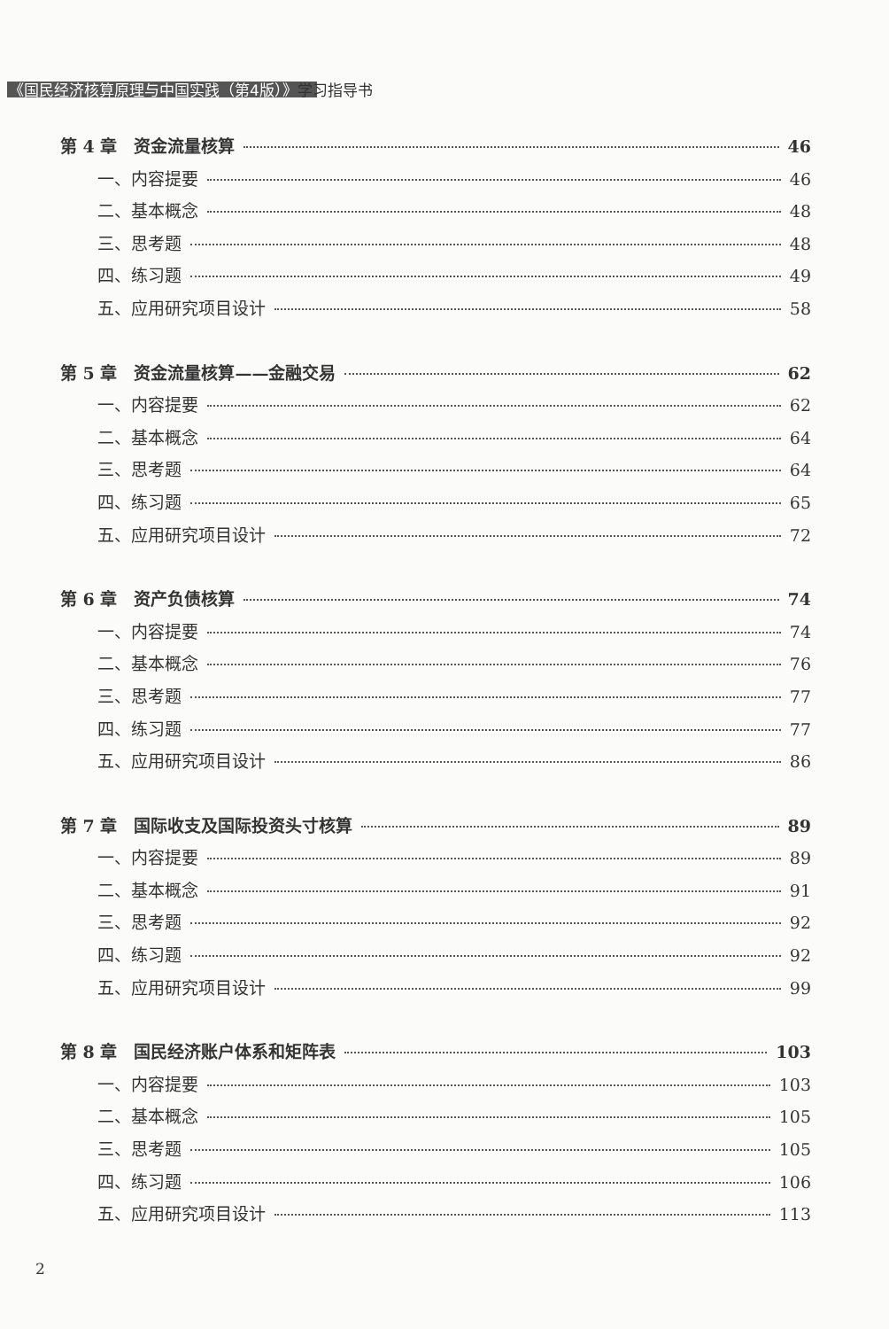《国民经济核算原理与中国实践（第4版）》学习指导书
第 4 章　资金流量核算 46
一、内容提要 46
二、基本概念 48
三、思考题 48
四、练习题 49
五、应用研究项目设计 58
第 5 章　资金流量核算——金融交易 62
一、内容提要 62
二、基本概念 64
三、思考题 64
四、练习题 65
五、应用研究项目设计 72
第 6 章　资产负债核算 74
一、内容提要 74
二、基本概念 76
三、思考题 77
四、练习题 77
五、应用研究项目设计 86
第 7 章　国际收支及国际投资头寸核算 89
一、内容提要 89
二、基本概念 91
三、思考题 92
四、练习题 92
五、应用研究项目设计 99
第 8 章　国民经济账户体系和矩阵表 103
一、内容提要 103
二、基本概念 105
三、思考题 105
四、练习题 106
五、应用研究项目设计 113
2